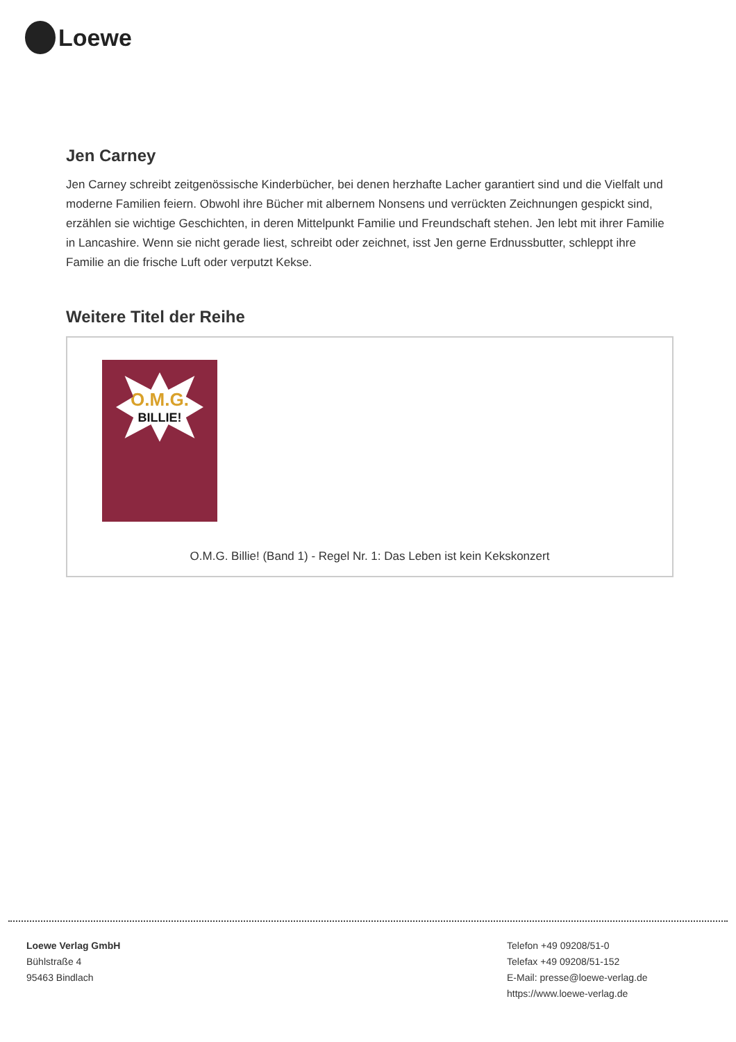Loewe
Jen Carney
Jen Carney schreibt zeitgenössische Kinderbücher, bei denen herzhafte Lacher garantiert sind und die Vielfalt und moderne Familien feiern. Obwohl ihre Bücher mit albernem Nonsens und verrückten Zeichnungen gespickt sind, erzählen sie wichtige Geschichten, in deren Mittelpunkt Familie und Freundschaft stehen. Jen lebt mit ihrer Familie in Lancashire. Wenn sie nicht gerade liest, schreibt oder zeichnet, isst Jen gerne Erdnussbutter, schleppt ihre Familie an die frische Luft oder verputzt Kekse.
Weitere Titel der Reihe
O.M.G.
BILLIE!
O.M.G. Billie! (Band 1) - Regel Nr. 1: Das Leben ist kein Kekskonzert
Loewe Verlag GmbH
Bühlstraße 4
95463 Bindlach
Telefon +49 09208/51-0
Telefax +49 09208/51-152
E-Mail: presse@loewe-verlag.de
https://www.loewe-verlag.de